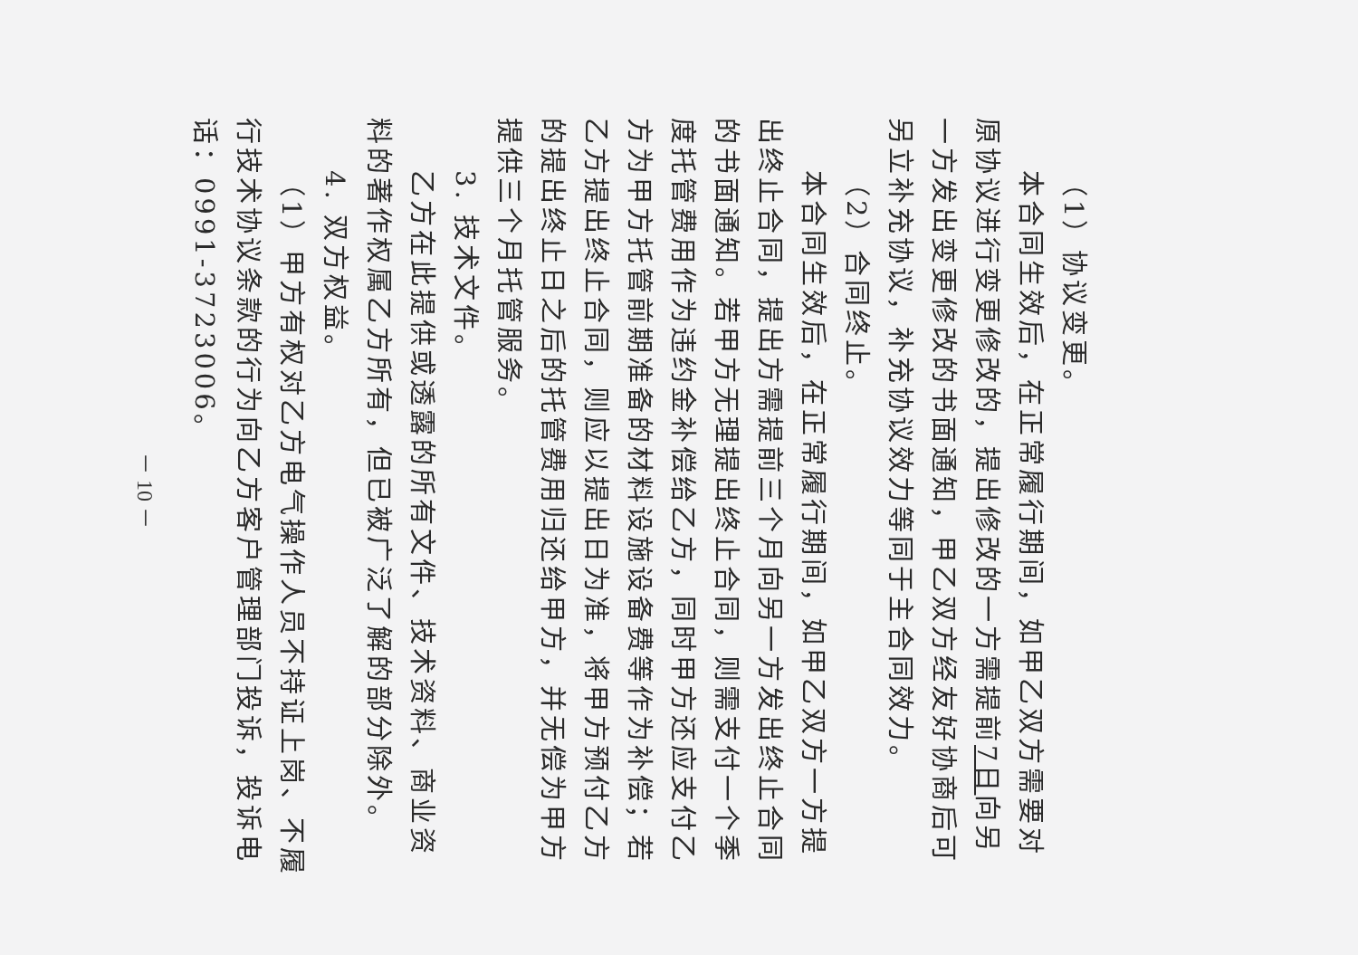（1）协议变更。
本合同生效后，在正常履行期间，如甲乙双方需要对原协议进行变更修改的，提出修改的一方需提前7日向另一方发出变更修改的书面通知，甲乙双方经友好协商后可另立补充协议，补充协议效力等同于主合同效力。
（2）合同终止。
本合同生效后，在正常履行期间，如甲乙双方一方提出终止合同，提出方需提前三个月向另一方发出终止合同的书面通知。若甲方无理提出终止合同，则需支付一个季度托管费用作为违约金补偿给乙方，同时甲方还应支付乙方为甲方托管前期准备的材料设施设备费等作为补偿；若乙方提出终止合同，则应以提出日为准，将甲方预付乙方的提出终止日之后的托管费用归还给甲方，并无偿为甲方提供三个月托管服务。
3. 技术文件。
乙方在此提供或透露的所有文件、技术资料、商业资料的著作权属乙方所有，但已被广泛了解的部分除外。
4. 双方权益。
（1）甲方有权对乙方电气操作人员不持证上岗、不履行技术协议条款的行为向乙方客户管理部门投诉，投诉电话：0991-3723006。
－ 10 －